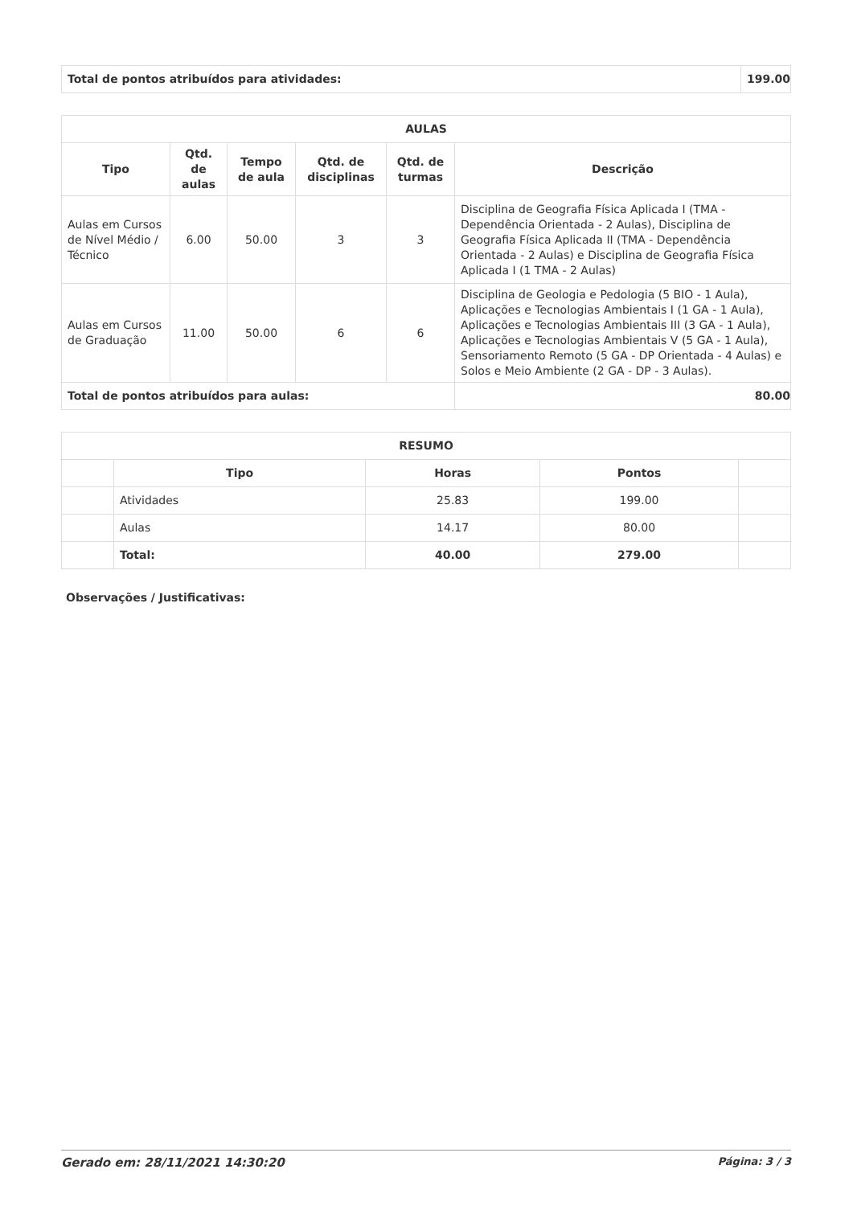| Total de pontos atribuídos para atividades: | 199.00 |
| AULAS | | | | | |
| --- | --- | --- | --- | --- | --- |
| Tipo | Qtd. de aulas | Tempo de aula | Qtd. de disciplinas | Qtd. de turmas | Descrição |
| Aulas em Cursos de Nível Médio / Técnico | 6.00 | 50.00 | 3 | 3 | Disciplina de Geografia Física Aplicada I (TMA - Dependência Orientada - 2 Aulas), Disciplina de Geografia Física Aplicada II (TMA - Dependência Orientada - 2 Aulas) e Disciplina de Geografia Física Aplicada I (1 TMA - 2 Aulas) |
| Aulas em Cursos de Graduação | 11.00 | 50.00 | 6 | 6 | Disciplina de Geologia e Pedologia (5 BIO - 1 Aula), Aplicações e Tecnologias Ambientais I (1 GA - 1 Aula), Aplicações e Tecnologias Ambientais III (3 GA - 1 Aula), Aplicações e Tecnologias Ambientais V (5 GA - 1 Aula), Sensoriamento Remoto (5 GA - DP Orientada - 4 Aulas) e Solos e Meio Ambiente (2 GA - DP - 3 Aulas). |
| Total de pontos atribuídos para aulas: | | | | | 80.00 |
| RESUMO | | | | |
| --- | --- | --- | --- | --- |
| | Tipo | Horas | Pontos | |
| | Atividades | 25.83 | 199.00 | |
| | Aulas | 14.17 | 80.00 | |
| | Total: | 40.00 | 279.00 | |
Observações / Justificativas:
Gerado em: 28/11/2021 14:30:20 Página: 3 / 3